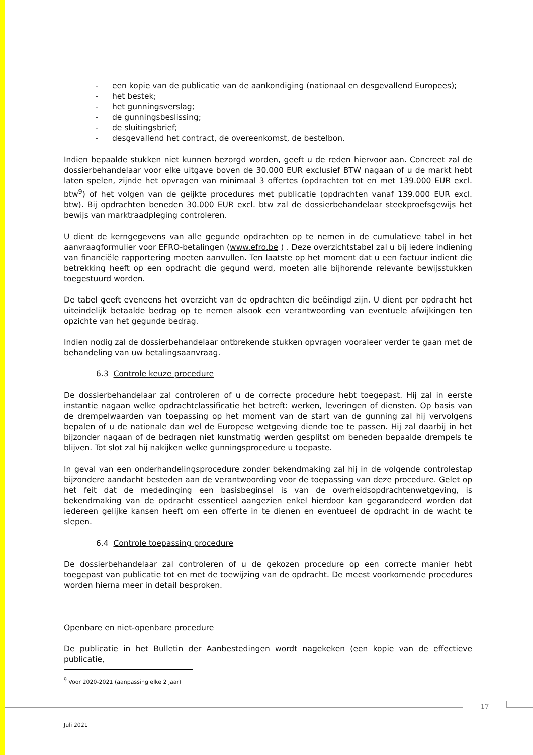- een kopie van de publicatie van de aankondiging (nationaal en desgevallend Europees);
- het bestek;
- het gunningsverslag;
- de gunningsbeslissing;
- de sluitingsbrief;
- desgevallend het contract, de overeenkomst, de bestelbon.
Indien bepaalde stukken niet kunnen bezorgd worden, geeft u de reden hiervoor aan. Concreet zal de dossierbehandelaar voor elke uitgave boven de 30.000 EUR exclusief BTW nagaan of u de markt hebt laten spelen, zijnde het opvragen van minimaal 3 offertes (opdrachten tot en met 139.000 EUR excl. btw<sup>9</sup>) of het volgen van de geijkte procedures met publicatie (opdrachten vanaf 139.000 EUR excl. btw). Bij opdrachten beneden 30.000 EUR excl. btw zal de dossierbehandelaar steekproefsgewijs het bewijs van marktraadpleging controleren.
U dient de kerngegevens van alle gegunde opdrachten op te nemen in de cumulatieve tabel in het aanvraagformulier voor EFRO-betalingen (www.efro.be ) . Deze overzichtstabel zal u bij iedere indiening van financiële rapportering moeten aanvullen. Ten laatste op het moment dat u een factuur indient die betrekking heeft op een opdracht die gegund werd, moeten alle bijhorende relevante bewijsstukken toegestuurd worden.
De tabel geeft eveneens het overzicht van de opdrachten die beëindigd zijn. U dient per opdracht het uiteindelijk betaalde bedrag op te nemen alsook een verantwoording van eventuele afwijkingen ten opzichte van het gegunde bedrag.
Indien nodig zal de dossierbehandelaar ontbrekende stukken opvragen vooraleer verder te gaan met de behandeling van uw betalingsaanvraag.
6.3 Controle keuze procedure
De dossierbehandelaar zal controleren of u de correcte procedure hebt toegepast. Hij zal in eerste instantie nagaan welke opdrachtclassificatie het betreft: werken, leveringen of diensten. Op basis van de drempelwaarden van toepassing op het moment van de start van de gunning zal hij vervolgens bepalen of u de nationale dan wel de Europese wetgeving diende toe te passen. Hij zal daarbij in het bijzonder nagaan of de bedragen niet kunstmatig werden gesplitst om beneden bepaalde drempels te blijven. Tot slot zal hij nakijken welke gunningsprocedure u toepaste.
In geval van een onderhandelingsprocedure zonder bekendmaking zal hij in de volgende controlestap bijzondere aandacht besteden aan de verantwoording voor de toepassing van deze procedure. Gelet op het feit dat de mededinging een basisbeginsel is van de overheidsopdrachtenwetgeving, is bekendmaking van de opdracht essentieel aangezien enkel hierdoor kan gegarandeerd worden dat iedereen gelijke kansen heeft om een offerte in te dienen en eventueel de opdracht in de wacht te slepen.
6.4 Controle toepassing procedure
De dossierbehandelaar zal controleren of u de gekozen procedure op een correcte manier hebt toegepast van publicatie tot en met de toewijzing van de opdracht. De meest voorkomende procedures worden hierna meer in detail besproken.
Openbare en niet-openbare procedure
De publicatie in het Bulletin der Aanbestedingen wordt nagekeken (een kopie van de effectieve publicatie,
<sup>9</sup> Voor 2020-2021 (aanpassing elke 2 jaar)
17
Juli 2021